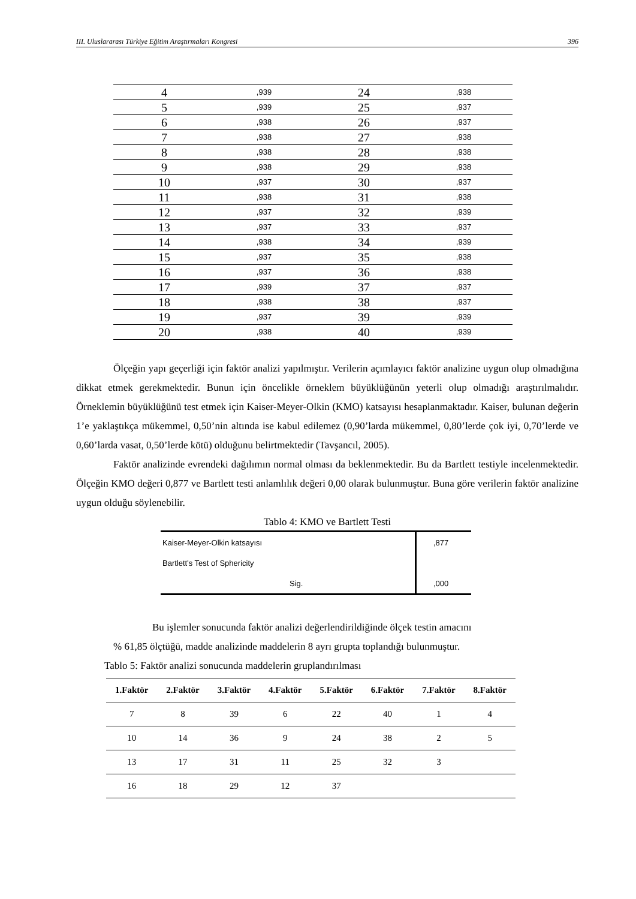III. Uluslararası Türkiye Eğitim Araştırmaları Kongresi 396
| 4 | ,939 | 24 | ,938 |
| 5 | ,939 | 25 | ,937 |
| 6 | ,938 | 26 | ,937 |
| 7 | ,938 | 27 | ,938 |
| 8 | ,938 | 28 | ,938 |
| 9 | ,938 | 29 | ,938 |
| 10 | ,937 | 30 | ,937 |
| 11 | ,938 | 31 | ,938 |
| 12 | ,937 | 32 | ,939 |
| 13 | ,937 | 33 | ,937 |
| 14 | ,938 | 34 | ,939 |
| 15 | ,937 | 35 | ,938 |
| 16 | ,937 | 36 | ,938 |
| 17 | ,939 | 37 | ,937 |
| 18 | ,938 | 38 | ,937 |
| 19 | ,937 | 39 | ,939 |
| 20 | ,938 | 40 | ,939 |
Ölçeğin yapı geçerliği için faktör analizi yapılmıştır. Verilerin açımlayıcı faktör analizine uygun olup olmadığına dikkat etmek gerekmektedir. Bunun için öncelikle örneklem büyüklüğünün yeterli olup olmadığı araştırılmalıdır. Örneklemin büyüklüğünü test etmek için Kaiser-Meyer-Olkin (KMO) katsayısı hesaplanmaktadır. Kaiser, bulunan değerin 1’e yaklaştıkça mükemmel, 0,50’nin altında ise kabul edilemez (0,90’larda mükemmel, 0,80’lerde çok iyi, 0,70’lerde ve 0,60’larda vasat, 0,50’lerde kötü) olduğunu belirtmektedir (Tavşancıl, 2005).
Faktör analizinde evrendeki dağılımın normal olması da beklenmektedir. Bu da Bartlett testiyle incelenmektedir. Ölçeğin KMO değeri 0,877 ve Bartlett testi anlamlılık değeri 0,00 olarak bulunmuştur. Buna göre verilerin faktör analizine uygun olduğu söylenebilir.
Tablo 4: KMO ve Bartlett Testi
| Kaiser-Meyer-Olkin katsayısı | ,877 |
| Bartlett's Test of Sphericity | |
| Sig. | ,000 |
Bu işlemler sonucunda faktör analizi değerlendirildiğinde ölçek testin amacını
% 61,85 ölçtüğü, madde analizinde maddelerin 8 ayrı grupta toplandığı bulunmuştur.
Tablo 5: Faktör analizi sonucunda maddelerin gruplandırılması
| 1.Faktör | 2.Faktör | 3.Faktör | 4.Faktör | 5.Faktör | 6.Faktör | 7.Faktör | 8.Faktör |
| --- | --- | --- | --- | --- | --- | --- | --- |
| 7 | 8 | 39 | 6 | 22 | 40 | 1 | 4 |
| 10 | 14 | 36 | 9 | 24 | 38 | 2 | 5 |
| 13 | 17 | 31 | 11 | 25 | 32 | 3 | |
| 16 | 18 | 29 | 12 | 37 | | | |